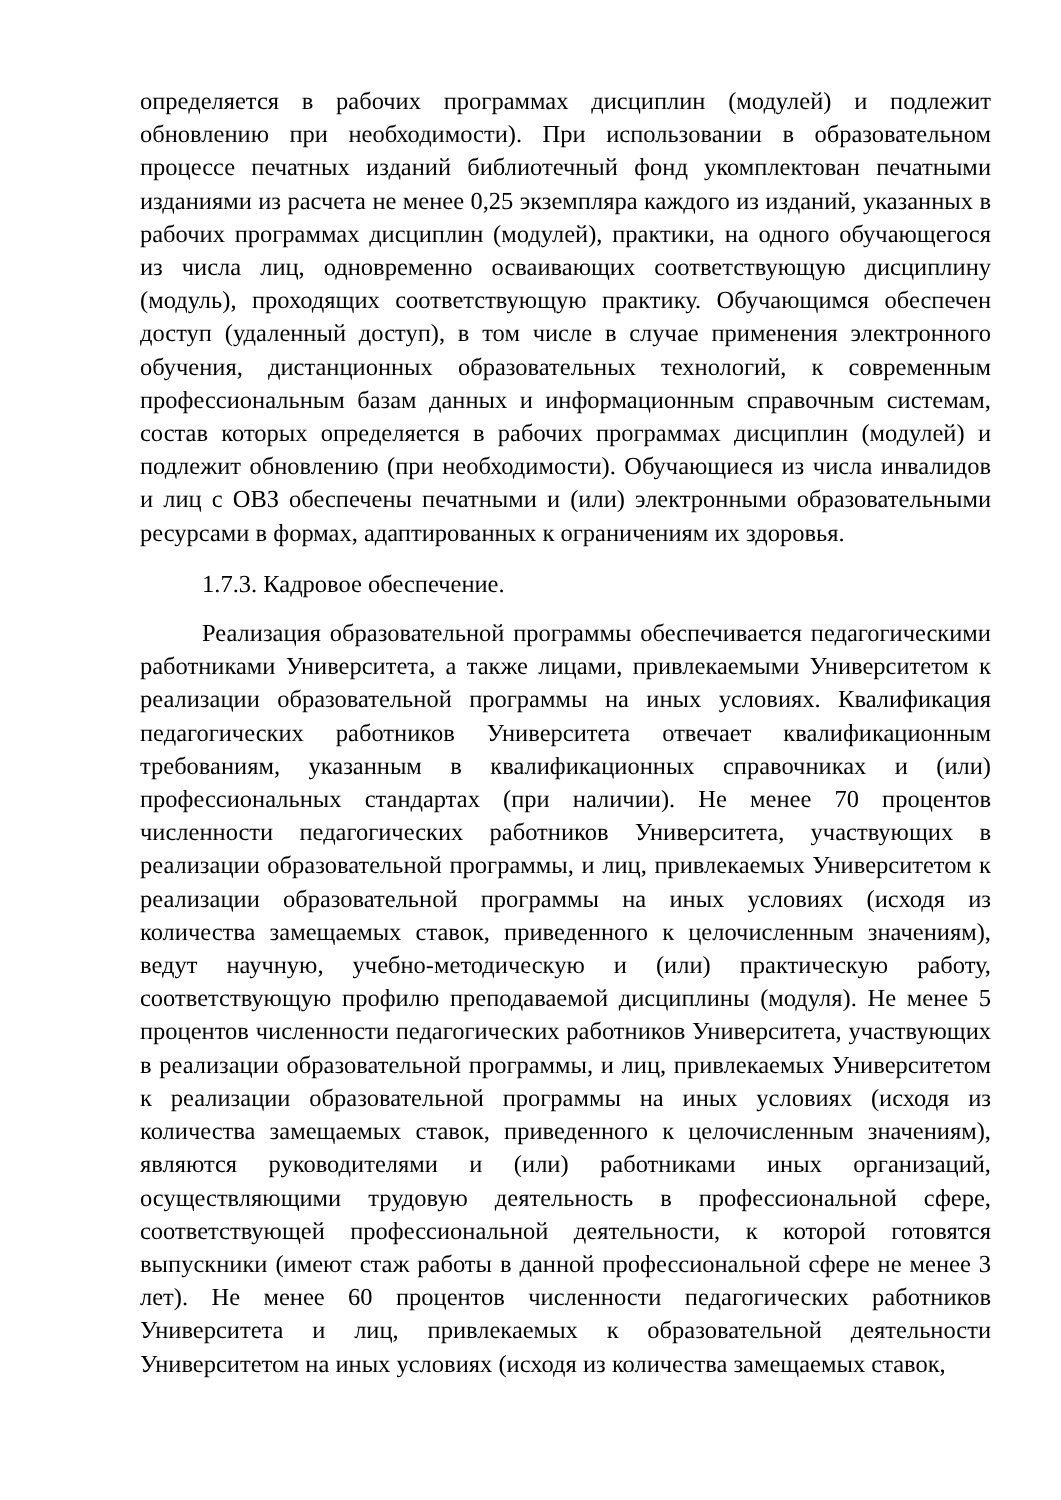определяется в рабочих программах дисциплин (модулей) и подлежит обновлению при необходимости). При использовании в образовательном процессе печатных изданий библиотечный фонд укомплектован печатными изданиями из расчета не менее 0,25 экземпляра каждого из изданий, указанных в рабочих программах дисциплин (модулей), практики, на одного обучающегося из числа лиц, одновременно осваивающих соответствующую дисциплину (модуль), проходящих соответствующую практику. Обучающимся обеспечен доступ (удаленный доступ), в том числе в случае применения электронного обучения, дистанционных образовательных технологий, к современным профессиональным базам данных и информационным справочным системам, состав которых определяется в рабочих программах дисциплин (модулей) и подлежит обновлению (при необходимости). Обучающиеся из числа инвалидов и лиц с ОВЗ обеспечены печатными и (или) электронными образовательными ресурсами в формах, адаптированных к ограничениям их здоровья.
1.7.3. Кадровое обеспечение.
Реализация образовательной программы обеспечивается педагогическими работниками Университета, а также лицами, привлекаемыми Университетом к реализации образовательной программы на иных условиях. Квалификация педагогических работников Университета отвечает квалификационным требованиям, указанным в квалификационных справочниках и (или) профессиональных стандартах (при наличии). Не менее 70 процентов численности педагогических работников Университета, участвующих в реализации образовательной программы, и лиц, привлекаемых Университетом к реализации образовательной программы на иных условиях (исходя из количества замещаемых ставок, приведенного к целочисленным значениям), ведут научную, учебно-методическую и (или) практическую работу, соответствующую профилю преподаваемой дисциплины (модуля). Не менее 5 процентов численности педагогических работников Университета, участвующих в реализации образовательной программы, и лиц, привлекаемых Университетом к реализации образовательной программы на иных условиях (исходя из количества замещаемых ставок, приведенного к целочисленным значениям), являются руководителями и (или) работниками иных организаций, осуществляющими трудовую деятельность в профессиональной сфере, соответствующей профессиональной деятельности, к которой готовятся выпускники (имеют стаж работы в данной профессиональной сфере не менее 3 лет). Не менее 60 процентов численности педагогических работников Университета и лиц, привлекаемых к образовательной деятельности Университетом на иных условиях (исходя из количества замещаемых ставок,